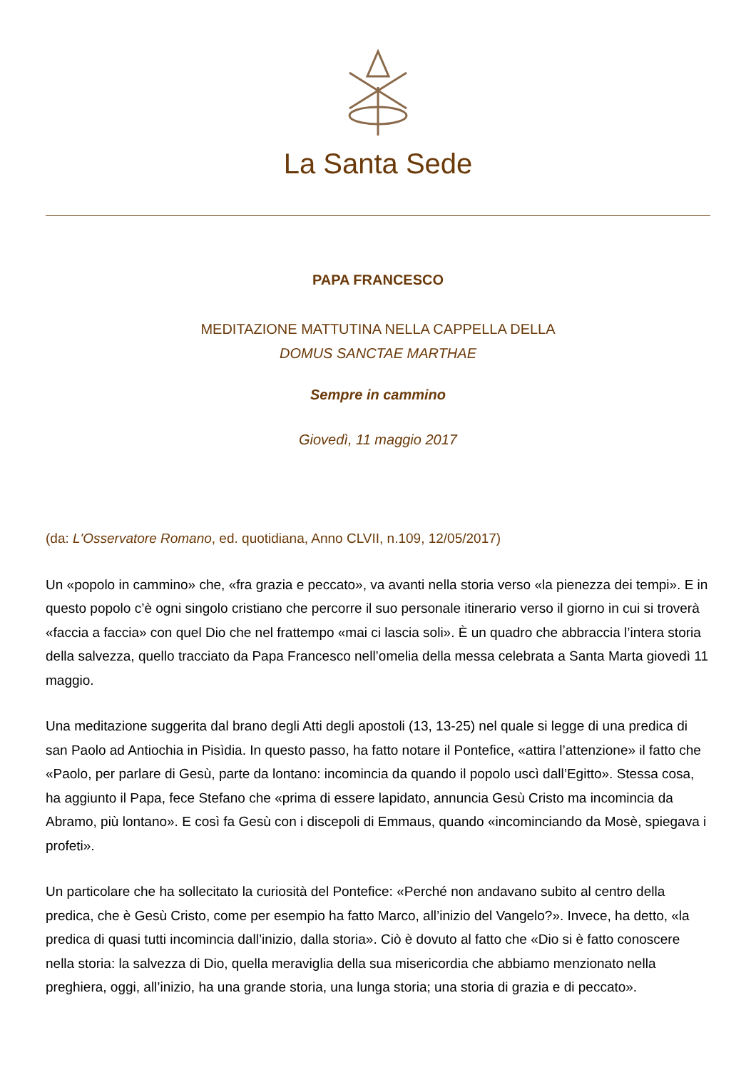La Santa Sede
PAPA FRANCESCO
MEDITAZIONE MATTUTINA NELLA CAPPELLA DELLA
DOMUS SANCTAE MARTHAE
Sempre in cammino
Giovedì, 11 maggio 2017
(da: L'Osservatore Romano, ed. quotidiana, Anno CLVII, n.109, 12/05/2017)
Un «popolo in cammino» che, «fra grazia e peccato», va avanti nella storia verso «la pienezza dei tempi». E in questo popolo c’è ogni singolo cristiano che percorre il suo personale itinerario verso il giorno in cui si troverà «faccia a faccia» con quel Dio che nel frattempo «mai ci lascia soli». È un quadro che abbraccia l’intera storia della salvezza, quello tracciato da Papa Francesco nell’omelia della messa celebrata a Santa Marta giovedì 11 maggio.
Una meditazione suggerita dal brano degli Atti degli apostoli (13, 13-25) nel quale si legge di una predica di san Paolo ad Antiochia in Pisìdia. In questo passo, ha fatto notare il Pontefice, «attira l’attenzione» il fatto che «Paolo, per parlare di Gesù, parte da lontano: incomincia da quando il popolo uscì dall’Egitto». Stessa cosa, ha aggiunto il Papa, fece Stefano che «prima di essere lapidato, annuncia Gesù Cristo ma incomincia da Abramo, più lontano». E così fa Gesù con i discepoli di Emmaus, quando «incominciando da Mosè, spiegava i profeti».
Un particolare che ha sollecitato la curiosità del Pontefice: «Perché non andavano subito al centro della predica, che è Gesù Cristo, come per esempio ha fatto Marco, all’inizio del Vangelo?». Invece, ha detto, «la predica di quasi tutti incomincia dall’inizio, dalla storia». Ciò è dovuto al fatto che «Dio si è fatto conoscere nella storia: la salvezza di Dio, quella meraviglia della sua misericordia che abbiamo menzionato nella preghiera, oggi, all’inizio, ha una grande storia, una lunga storia; una storia di grazia e di peccato».